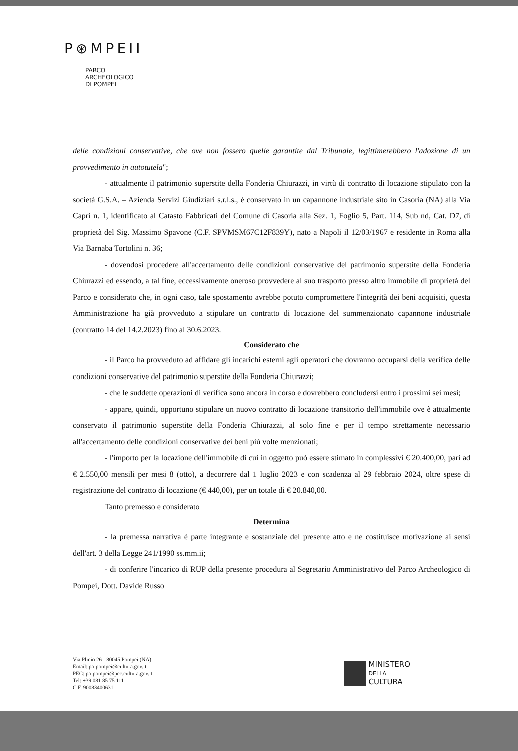P⊛MPEII
PARCO
ARCHEOLOGICO
DI POMPEI
delle condizioni conservative, che ove non fossero quelle garantite dal Tribunale, legittimerebbero l'adozione di un provvedimento in autotutela";
- attualmente il patrimonio superstite della Fonderia Chiurazzi, in virtù di contratto di locazione stipulato con la società G.S.A. – Azienda Servizi Giudiziari s.r.l.s., è conservato in un capannone industriale sito in Casoria (NA) alla Via Capri n. 1, identificato al Catasto Fabbricati del Comune di Casoria alla Sez. 1, Foglio 5, Part. 114, Sub nd, Cat. D7, di proprietà del Sig. Massimo Spavone (C.F. SPVMSM67C12F839Y), nato a Napoli il 12/03/1967 e residente in Roma alla Via Barnaba Tortolini n. 36;
- dovendosi procedere all'accertamento delle condizioni conservative del patrimonio superstite della Fonderia Chiurazzi ed essendo, a tal fine, eccessivamente oneroso provvedere al suo trasporto presso altro immobile di proprietà del Parco e considerato che, in ogni caso, tale spostamento avrebbe potuto compromettere l'integrità dei beni acquisiti, questa Amministrazione ha già provveduto a stipulare un contratto di locazione del summenzionato capannone industriale (contratto 14 del 14.2.2023) fino al 30.6.2023.
Considerato che
- il Parco ha provveduto ad affidare gli incarichi esterni agli operatori che dovranno occuparsi della verifica delle condizioni conservative del patrimonio superstite della Fonderia Chiurazzi;
- che le suddette operazioni di verifica sono ancora in corso e dovrebbero concludersi entro i prossimi sei mesi;
- appare, quindi, opportuno stipulare un nuovo contratto di locazione transitorio dell'immobile ove è attualmente conservato il patrimonio superstite della Fonderia Chiurazzi, al solo fine e per il tempo strettamente necessario all'accertamento delle condizioni conservative dei beni più volte menzionati;
- l'importo per la locazione dell'immobile di cui in oggetto può essere stimato in complessivi € 20.400,00, pari ad € 2.550,00 mensili per mesi 8 (otto), a decorrere dal 1 luglio 2023 e con scadenza al 29 febbraio 2024, oltre spese di registrazione del contratto di locazione (€ 440,00), per un totale di € 20.840,00.
Tanto premesso e considerato
Determina
- la premessa narrativa è parte integrante e sostanziale del presente atto e ne costituisce motivazione ai sensi dell'art. 3 della Legge 241/1990 ss.mm.ii;
- di conferire l'incarico di RUP della presente procedura al Segretario Amministrativo del Parco Archeologico di Pompei, Dott. Davide Russo
Via Plinio 26 - 80045 Pompei (NA)
Email: pa-pompei@cultura.gov.it
PEC: pa-pompei@pec.cultura.gov.it
Tel: +39 081 85 75 111
C.F. 90083400631
MINISTERO
DELLA
CULTURA